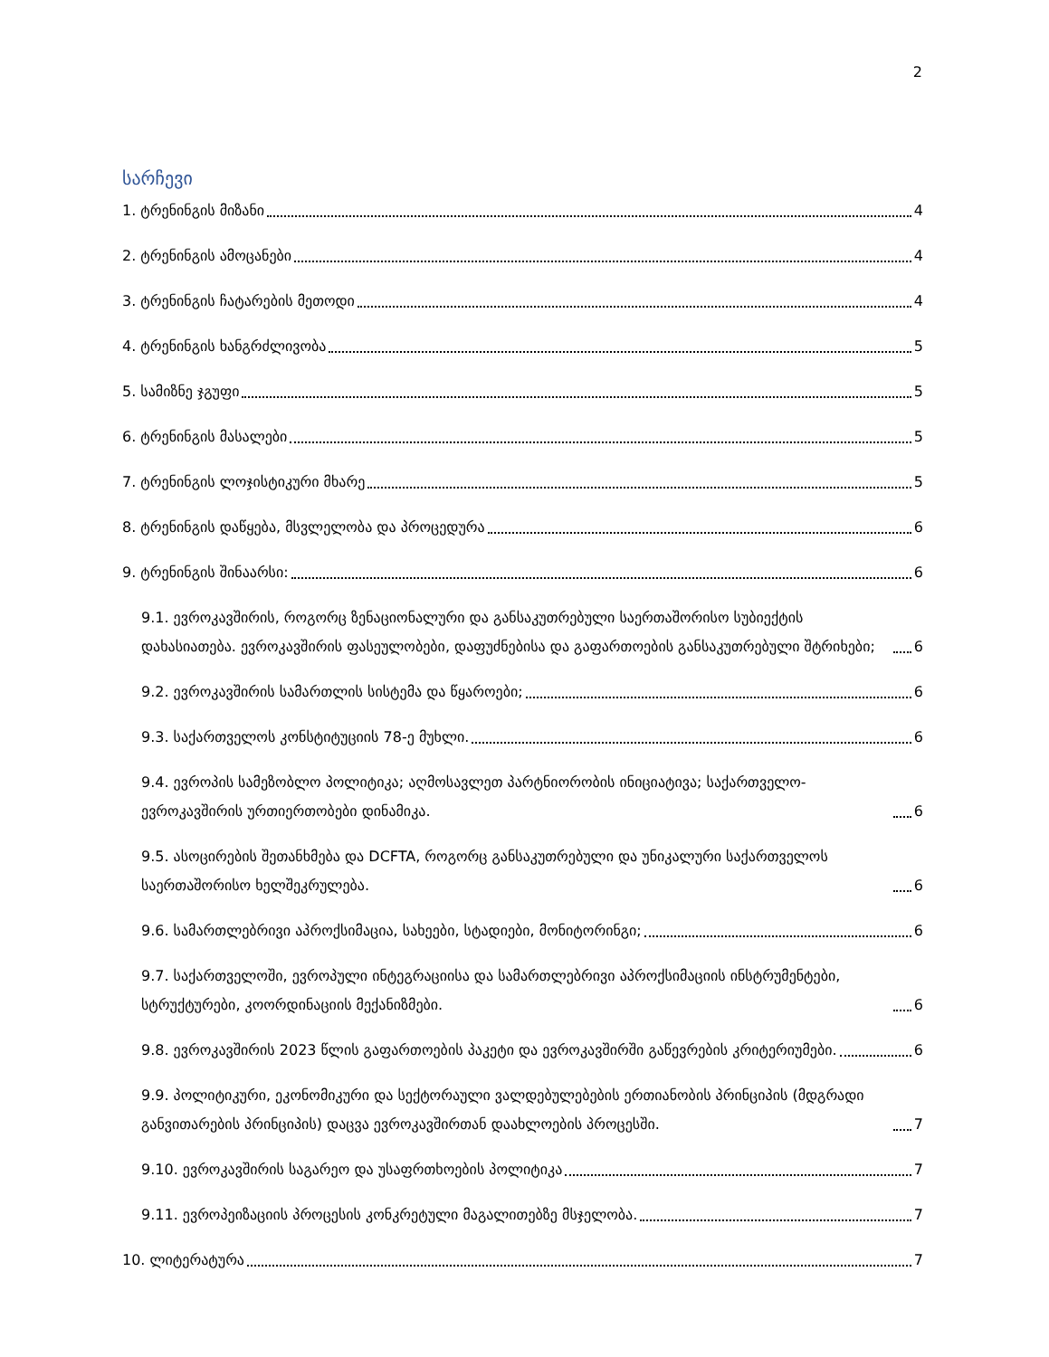2
სარჩევი
1. ტრენინგის მიზანი 4
2. ტრენინგის ამოცანები 4
3. ტრენინგის ჩატარების მეთოდი 4
4. ტრენინგის ხანგრძლივობა 5
5. სამიზნე ჯგუფი 5
6. ტრენინგის მასალები 5
7. ტრენინგის ლოჯისტიკური მხარე 5
8. ტრენინგის დაწყება, მსვლელობა და პროცედურა 6
9. ტრენინგის შინაარსი: 6
9.1. ევროკავშირის, როგორც ზენაციონალური და განსაკუთრებული საერთაშორისო სუბიექტის დახასიათება. ევროკავშირის ფასეულობები, დაფუძნებისა და გაფართოების განსაკუთრებული შტრიხები; 6
9.2. ევროკავშირის სამართლის სისტემა და წყაროები; 6
9.3. საქართველოს კონსტიტუციის 78-ე მუხლი. 6
9.4. ევროპის სამეზობლო პოლიტიკა; აღმოსავლეთ პარტნიორობის ინიციატივა; საქართველო-ევროკავშირის ურთიერთობები დინამიკა. 6
9.5. ასოცირების შეთანხმება და DCFTA, როგორც განსაკუთრებული და უნიკალური საქართველოს საერთაშორისო ხელშეკრულება. 6
9.6. სამართლებრივი აპროქსიმაცია, სახეები, სტადიები, მონიტორინგი; 6
9.7. საქართველოში, ევროპული ინტეგრაციისა და სამართლებრივი აპროქსიმაციის ინსტრუმენტები, სტრუქტურები, კოორდინაციის მექანიზმები. 6
9.8. ევროკავშირის 2023 წლის გაფართოების პაკეტი და ევროკავშირში გაწევრების კრიტერიუმები. 6
9.9. პოლიტიკური, ეკონომიკური და სექტორაული ვალდებულებების ერთიანობის პრინციპის (მდგრადი განვითარების პრინციპის) დაცვა ევროკავშირთან დაახლოების პროცესში. 7
9.10. ევროკავშირის საგარეო და უსაფრთხოების პოლიტიკა 7
9.11. ევროპეიზაციის პროცესის კონკრეტული მაგალითებზე მსჯელობა. 7
10. ლიტერატურა 7